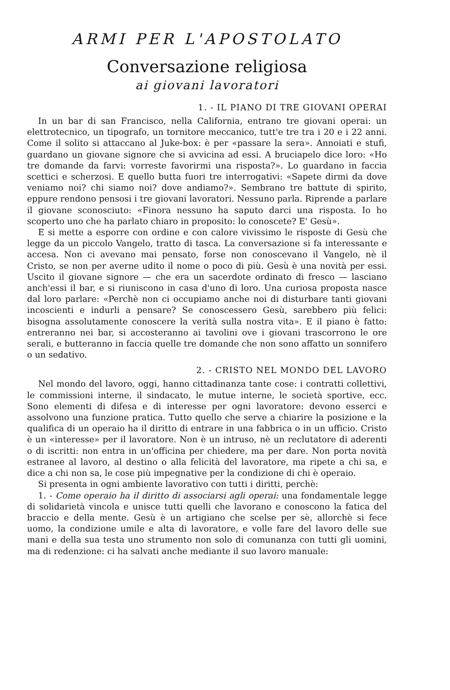ARMI PER L'APOSTOLATO
Conversazione religiosa
ai giovani lavoratori
1. - IL PIANO DI TRE GIOVANI OPERAI
In un bar di san Francisco, nella California, entrano tre giovani operai: un elettrotecnico, un tipografo, un tornitore meccanico, tutt'e tre tra i 20 e i 22 anni. Come il solito si attaccano al Juke-box: è per «passare la sera». Annoiati e stufi, guardano un giovane signore che si avvicina ad essi. A bruciapelo dice loro: «Ho tre domande da farvi: vorreste favorirmi una risposta?». Lo guardano in faccia scettici e scherzosi. E quello butta fuori tre interrogativi: «Sapete dirmi da dove veniamo noi? chi siamo noi? dove andiamo?». Sembrano tre battute di spirito, eppure rendono pensosi i tre giovani lavoratori. Nessuno parla. Riprende a parlare il giovane sconosciuto: «Finora nessuno ha saputo darci una risposta. Io ho scoperto uno che ha parlato chiaro in proposito: lo conoscete? E' Gesù».
E si mette a esporre con ordine e con calore vivissimo le risposte di Gesù che legge da un piccolo Vangelo, tratto di tasca. La conversazione si fa interessante e accesa. Non ci avevano mai pensato, forse non conoscevano il Vangelo, nè il Cristo, se non per averne udito il nome o poco di più. Gesù è una novità per essi. Uscito il giovane signore — che era un sacerdote ordinato di fresco — lasciano anch'essi il bar, e si riuniscono in casa d'uno di loro. Una curiosa proposta nasce dal loro parlare: «Perchè non ci occupiamo anche noi di disturbare tanti giovani incoscienti e indurli a pensare? Se conoscessero Gesù, sarebbero più felici: bisogna assolutamente conoscere la verità sulla nostra vita». E il piano è fatto: entreranno nei bar, si accosteranno ai tavolini ove i giovani trascorrono le ore serali, e butteranno in faccia quelle tre domande che non sono affatto un sonnifero o un sedativo.
2. - CRISTO NEL MONDO DEL LAVORO
Nel mondo del lavoro, oggi, hanno cittadinanza tante cose: i contratti collettivi, le commissioni interne, il sindacato, le mutue interne, le società sportive, ecc. Sono elementi di difesa e di interesse per ogni lavoratore: devono esserci e assolvono una funzione pratica. Tutto quello che serve a chiarire la posizione e la qualifica di un operaio ha il diritto di entrare in una fabbrica o in un ufficio. Cristo è un «interesse» per il lavoratore. Non è un intruso, nè un reclutatore di aderenti o di iscritti: non entra in un'officina per chiedere, ma per dare. Non porta novità estranee al lavoro, al destino o alla felicità del lavoratore, ma ripete a chi sa, e dice a chi non sa, le cose più impegnative per la condizione di chi è operaio.
Si presenta in ogni ambiente lavorativo con tutti i diritti, perchè:
1. - Come operaio ha il diritto di associarsi agli operai: una fondamentale legge di solidarietà vincola e unisce tutti quelli che lavorano e conoscono la fatica del braccio e della mente. Gesù è un artigiano che scelse per sè, allorchè si fece uomo, la condizione umile e alta di lavoratore, e volle fare del lavoro delle sue mani e della sua testa uno strumento non solo di comunanza con tutti gli uomini, ma di redenzione: ci ha salvati anche mediante il suo lavoro manuale: